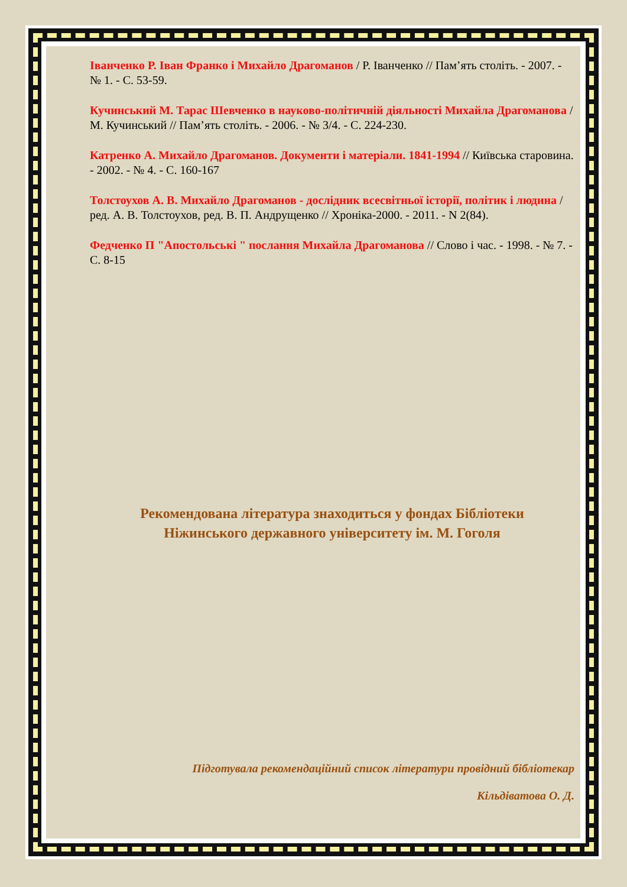Іванченко Р. Іван Франко і Михайло Драгоманов / Р. Іванченко // Пам’ять століть. - 2007. - № 1. - С. 53-59.
Кучинський М. Тарас Шевченко в науково-політичній діяльності Михайла Драгоманова / М. Кучинський // Пам’ять століть. - 2006. - № 3/4. - С. 224-230.
Катренко А. Михайло Драгоманов. Документи і матеріали. 1841-1994 // Київська старовина. - 2002. - № 4. - С. 160-167
Толстоухов А. В. Михайло Драгоманов - дослідник всесвітньої історії, політик і людина / ред. А. В. Толстоухов, ред. В. П. Андрущенко // Хроніка-2000. - 2011. - N 2(84).
Федченко П "Апостольські " послання Михайла Драгоманова // Слово і час. - 1998. - № 7. - С. 8-15
Рекомендована література знаходиться у фондах Бібліотеки
Ніжинського державного університету ім. М. Гоголя
Підготувала рекомендаційний список літератури провідний бібліотекар
Кільдіватова О. Д.